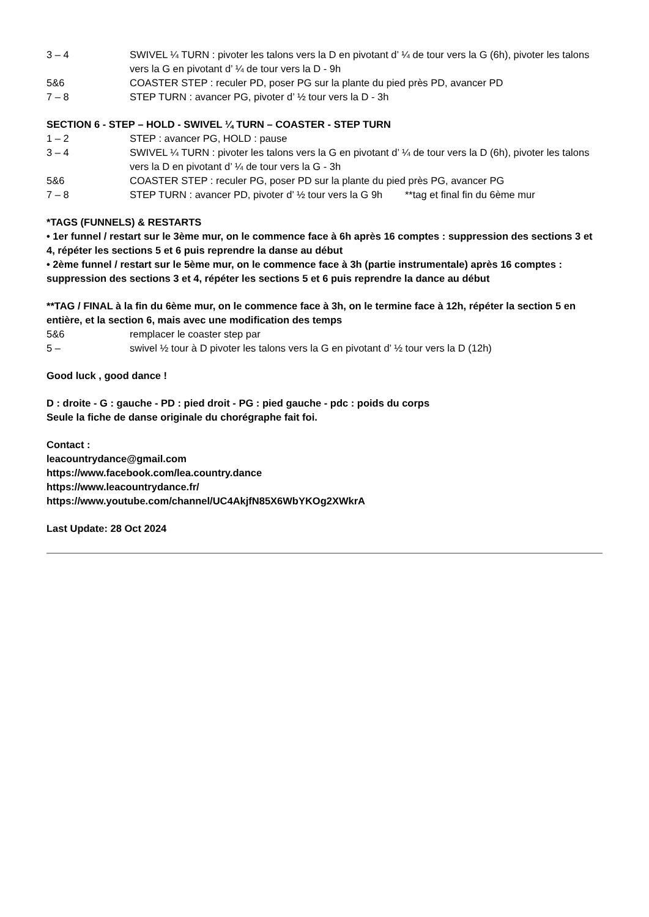3 – 4 SWIVEL ¼ TURN : pivoter les talons vers la D en pivotant d’ ¼ de tour vers la G (6h), pivoter les talons vers la G en pivotant d’ ¼ de tour vers la D - 9h
5&6 COASTER STEP : reculer PD, poser PG sur la plante du pied près PD, avancer PD
7 – 8 STEP TURN : avancer PG, pivoter d’ ½ tour vers la D - 3h
SECTION 6 - STEP – HOLD - SWIVEL ¼ TURN – COASTER - STEP TURN
1 – 2 STEP : avancer PG, HOLD : pause
3 – 4 SWIVEL ¼ TURN : pivoter les talons vers la G en pivotant d’ ¼ de tour vers la D (6h), pivoter les talons vers la D en pivotant d’ ¼ de tour vers la G - 3h
5&6 COASTER STEP : reculer PG, poser PD sur la plante du pied près PG, avancer PG
7 – 8 STEP TURN : avancer PD, pivoter d’ ½ tour vers la G 9h **tag et final fin du 6ème mur
*TAGS (FUNNELS) & RESTARTS
• 1er funnel / restart sur le 3ème mur, on le commence face à 6h après 16 comptes : suppression des sections 3 et 4, répéter les sections 5 et 6 puis reprendre la danse au début
• 2ème funnel / restart sur le 5ème mur, on le commence face à 3h (partie instrumentale) après 16 comptes : suppression des sections 3 et 4, répéter les sections 5 et 6 puis reprendre la dance au début
**TAG / FINAL à la fin du 6ème mur, on le commence face à 3h, on le termine face à 12h, répéter la section 5 en entière, et la section 6, mais avec une modification des temps
5&6 remplacer le coaster step par
5 – swivel ½ tour à D pivoter les talons vers la G en pivotant d’ ½ tour vers la D (12h)
Good luck , good dance !
D : droite - G : gauche - PD : pied droit - PG : pied gauche - pdc : poids du corps
Seule la fiche de danse originale du chorégraphe fait foi.
Contact :
leacountrydance@gmail.com
https://www.facebook.com/lea.country.dance
https://www.leacountrydance.fr/
https://www.youtube.com/channel/UC4AkjfN85X6WbYKOg2XWkrA
Last Update: 28 Oct 2024